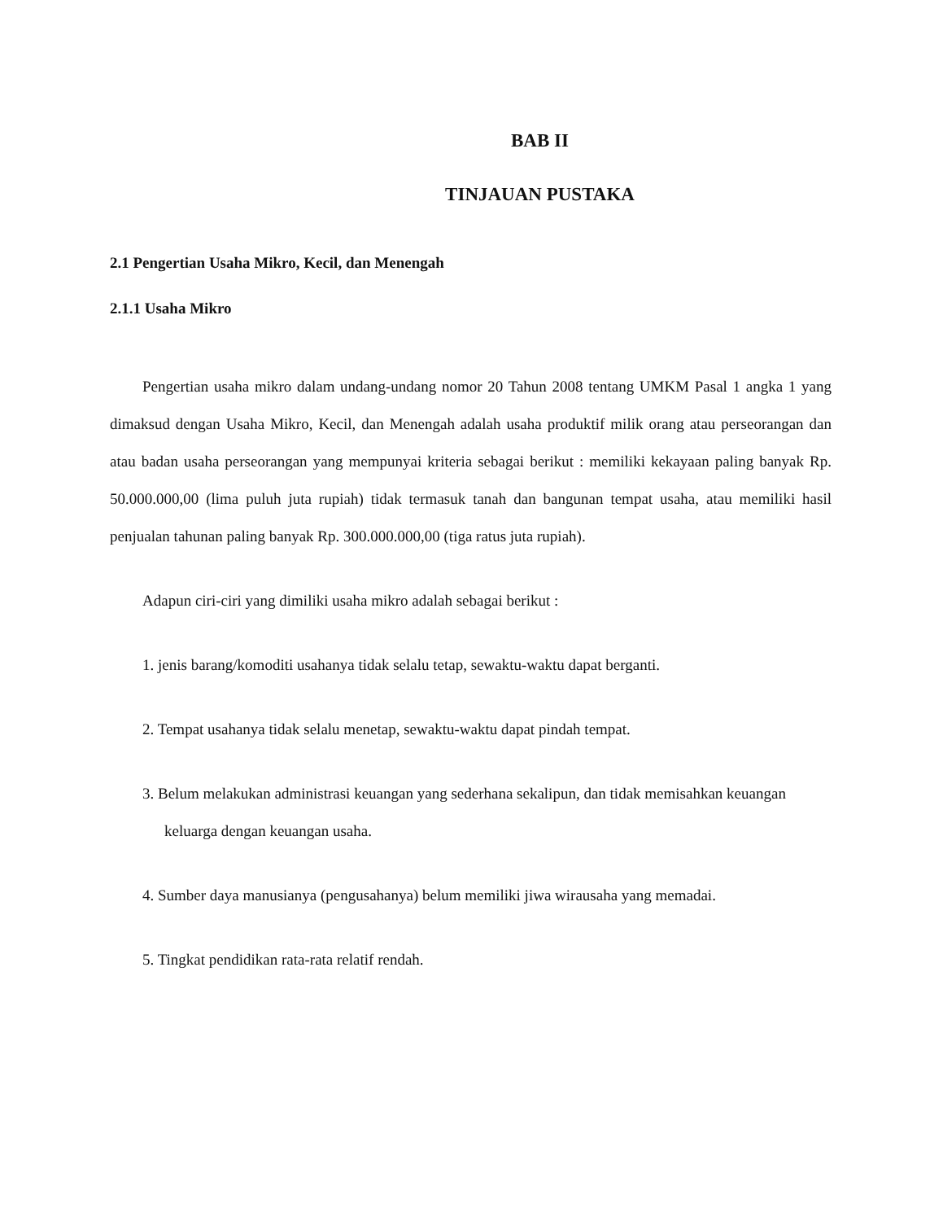BAB II
TINJAUAN PUSTAKA
2.1 Pengertian Usaha Mikro, Kecil, dan Menengah
2.1.1 Usaha Mikro
Pengertian usaha mikro dalam undang-undang nomor 20 Tahun 2008 tentang UMKM Pasal 1 angka 1 yang dimaksud dengan Usaha Mikro, Kecil, dan Menengah adalah usaha produktif milik orang atau perseorangan dan atau badan usaha perseorangan yang mempunyai kriteria sebagai berikut : memiliki kekayaan paling banyak Rp. 50.000.000,00 (lima puluh juta rupiah) tidak termasuk tanah dan bangunan tempat usaha, atau memiliki hasil penjualan tahunan paling banyak Rp. 300.000.000,00 (tiga ratus juta rupiah).
Adapun ciri-ciri yang dimiliki usaha mikro adalah sebagai berikut :
1. jenis barang/komoditi usahanya tidak selalu tetap, sewaktu-waktu dapat berganti.
2. Tempat usahanya tidak selalu menetap, sewaktu-waktu dapat pindah tempat.
3. Belum melakukan administrasi keuangan yang sederhana sekalipun, dan tidak memisahkan keuangan keluarga dengan keuangan usaha.
4. Sumber daya manusianya (pengusahanya) belum memiliki jiwa wirausaha yang memadai.
5. Tingkat pendidikan rata-rata relatif rendah.